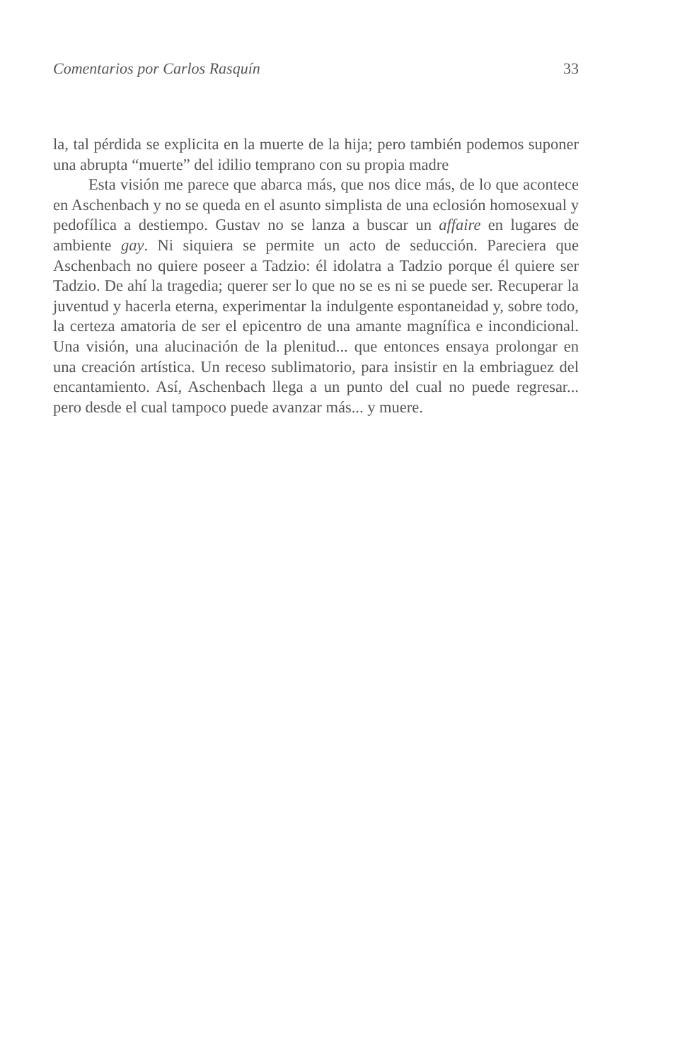Comentarios por Carlos Rasquín 33
la, tal pérdida se explicita en la muerte de la hija; pero también podemos suponer una abrupta “muerte” del idilio temprano con su propia madre
Esta visión me parece que abarca más, que nos dice más, de lo que acontece en Aschenbach y no se queda en el asunto simplista de una eclosión homosexual y pedofílica a destiempo. Gustav no se lanza a buscar un affaire en lugares de ambiente gay. Ni siquiera se permite un acto de seducción. Pareciera que Aschenbach no quiere poseer a Tadzio: él idolatra a Tadzio porque él quiere ser Tadzio. De ahí la tragedia; querer ser lo que no se es ni se puede ser. Recuperar la juventud y hacerla eterna, experimentar la indulgente espontaneidad y, sobre todo, la certeza amatoria de ser el epicentro de una amante magnífica e incondicional. Una visión, una alucinación de la plenitud... que entonces ensaya prolongar en una creación artística. Un receso sublimatorio, para insistir en la embriaguez del encantamiento. Así, Aschenbach llega a un punto del cual no puede regresar... pero desde el cual tampoco puede avanzar más... y muere.